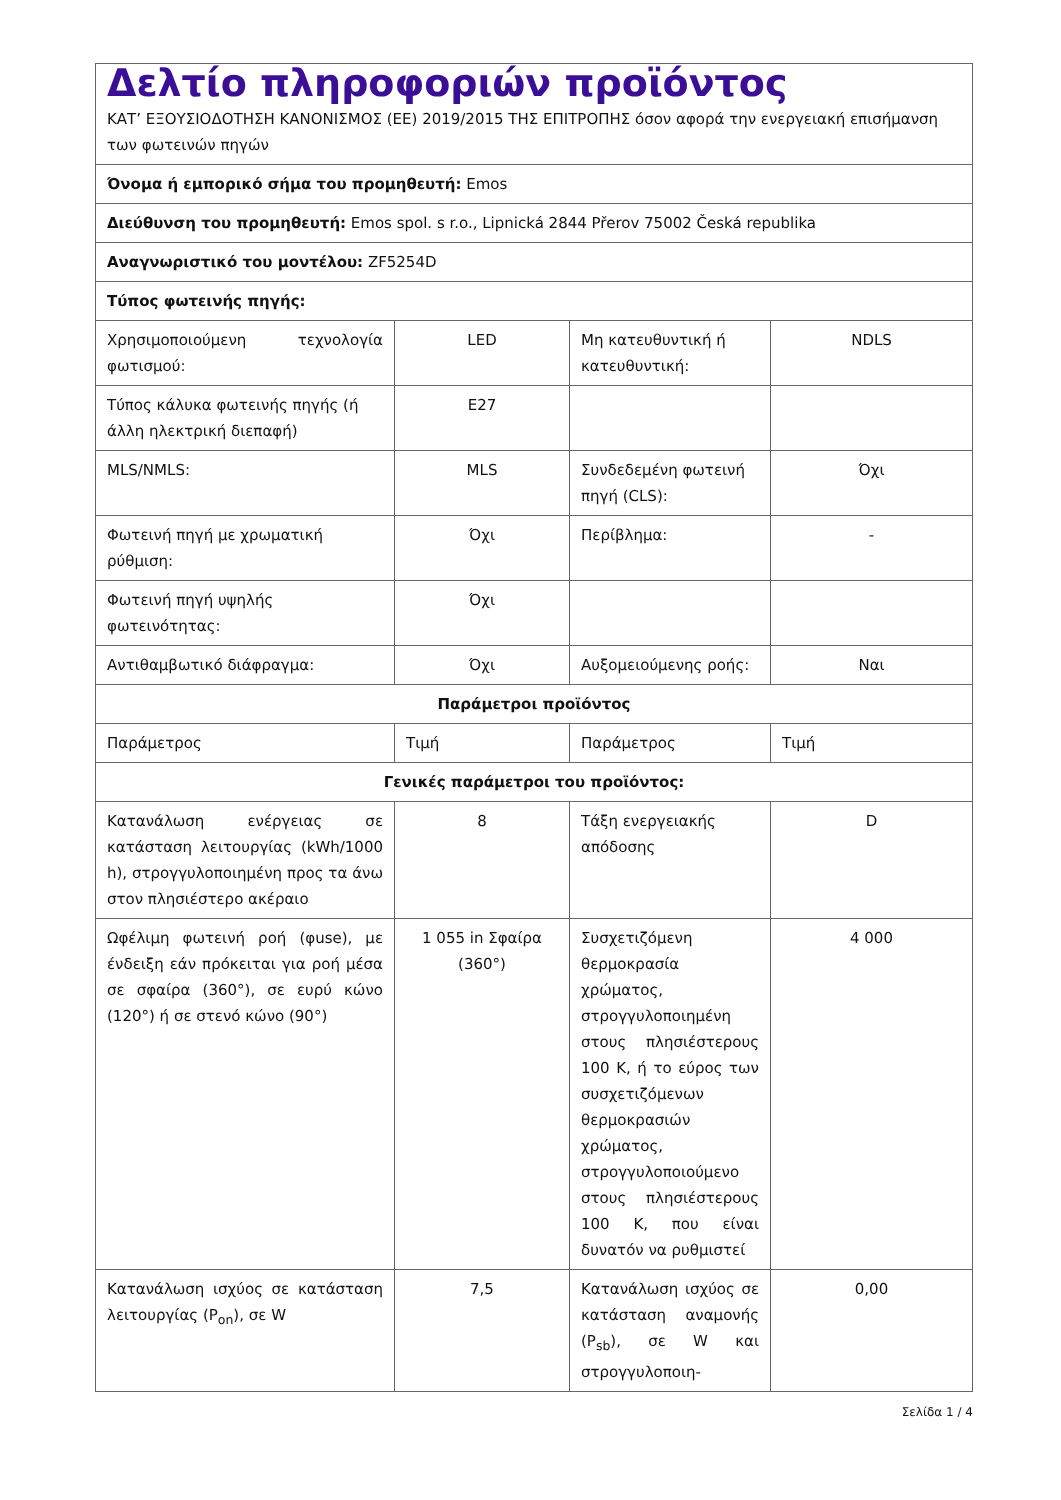| Δελτίο πληροφοριών προϊόντος ΚΑΤ’ ΕΞΟΥΣΙΟΔΟΤΗΣΗ ΚΑΝΟΝΙΣΜΟΣ (ΕΕ) 2019/2015 ΤΗΣ ΕΠΙΤΡΟΠΗΣ όσον αφορά την ενεργειακή επισήμανση των φωτεινών πηγών | | | |
| Όνομα ή εμπορικό σήμα του προμηθευτή: Emos | | | |
| Διεύθυνση του προμηθευτή: Emos spol. s r.o., Lipnická 2844 Přerov 75002 Česká republika | | | |
| Αναγνωριστικό του μοντέλου: ZF5254D | | | |
| Τύπος φωτεινής πηγής: | | | |
| Χρησιμοποιούμενη τεχνολογία φωτισμού: | LED | Μη κατευθυντική ή κατευθυντική: | NDLS |
| Τύπος κάλυκα φωτεινής πηγής (ή άλλη ηλεκτρική διεπαφή) | E27 | | |
| MLS/NMLS: | MLS | Συνδεδεμένη φωτεινή πηγή (CLS): | Όχι |
| Φωτεινή πηγή με χρωματική ρύθμιση: | Όχι | Περίβλημα: | - |
| Φωτεινή πηγή υψηλής φωτεινότητας: | Όχι | | |
| Αντιθαμβωτικό διάφραγμα: | Όχι | Αυξομειούμενης ροής: | Ναι |
| Παράμετροι προϊόντος | | | |
| Παράμετρος | Τιμή | Παράμετρος | Τιμή |
| Γενικές παράμετροι του προϊόντος: | | | |
| Κατανάλωση ενέργειας σε κατάσταση λειτουργίας (kWh/1000 h), στρογγυλοποιημένη προς τα άνω στον πλησιέστερο ακέραιο | 8 | Τάξη ενεργειακής απόδοσης | D |
| Ωφέλιμη φωτεινή ροή (φuse), με ένδειξη εάν πρόκειται για ροή μέσα σε σφαίρα (360°), σε ευρύ κώνο (120°) ή σε στενό κώνο (90°) | 1 055 in Σφαίρα (360°) | Συσχετιζόμενη θερμοκρασία χρώματος, στρογγυλοποιημένη στους πλησιέστερους 100 K, ή το εύρος των συσχετιζόμενων θερμοκρασιών χρώματος, στρογγυλοποιούμενο στους πλησιέστερους 100 K, που είναι δυνατόν να ρυθμιστεί | 4 000 |
| Κατανάλωση ισχύος σε κατάσταση λειτουργίας (P<sub>on</sub>), σε W | 7,5 | Κατανάλωση ισχύος σε κατάσταση αναμονής (P<sub>sb</sub>), σε W και στρογγυλοποιη- | 0,00 |
Σελίδα 1 / 4